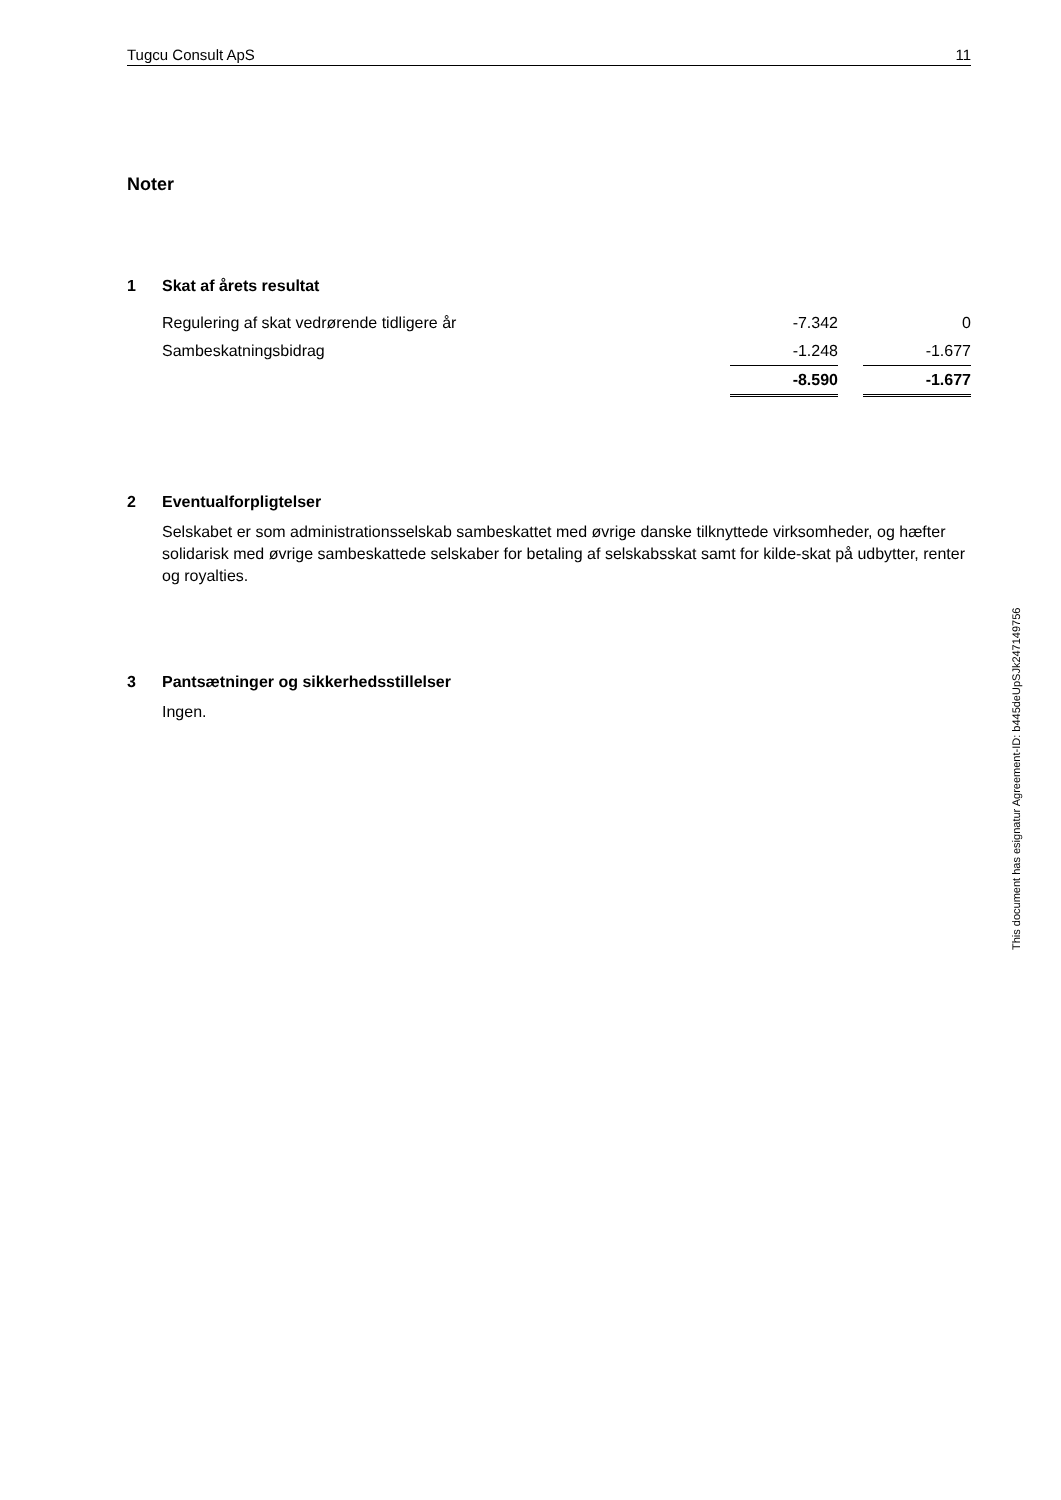Tugcu Consult ApS 11
Noter
1 Skat af årets resultat
| Regulering af skat vedrørende tidligere år | -7.342 | | 0 |
| Sambeskatningsbidrag | -1.248 | | -1.677 |
| | -8.590 | | -1.677 |
2 Eventualforpligtelser
Selskabet er som administrationsselskab sambeskattet med øvrige danske tilknyttede virksomheder, og hæfter solidarisk med øvrige sambeskattede selskaber for betaling af selskabsskat samt for kilde-skat på udbytter, renter og royalties.
3 Pantsætninger og sikkerhedsstillelser
Ingen.
This document has esignatur Agreement-ID: b445deUpSJk247149756